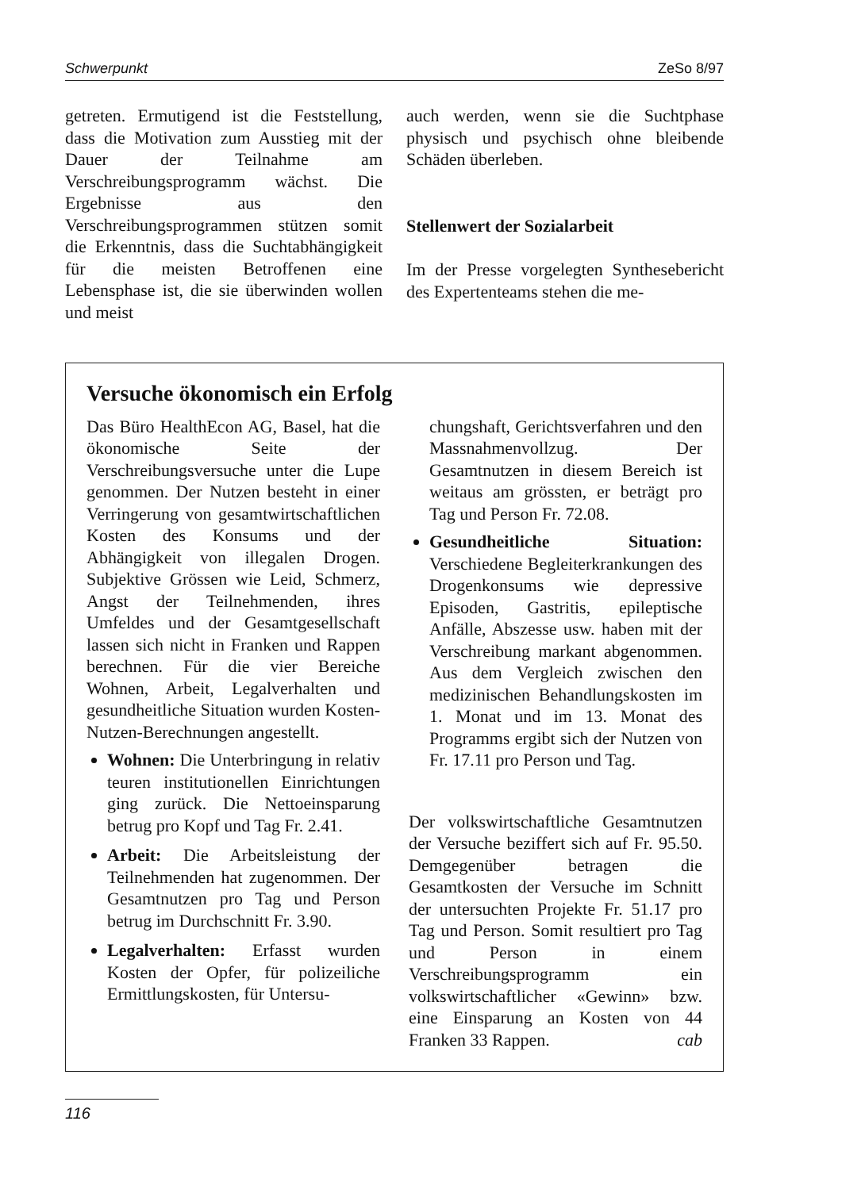Schwerpunkt ZeSo 8/97
getreten. Ermutigend ist die Feststellung, dass die Motivation zum Ausstieg mit der Dauer der Teilnahme am Verschreibungsprogramm wächst. Die Ergebnisse aus den Verschreibungsprogrammen stützen somit die Erkenntnis, dass die Suchtabhängigkeit für die meisten Betroffenen eine Lebensphase ist, die sie überwinden wollen und meist
auch werden, wenn sie die Suchtphase physisch und psychisch ohne bleibende Schäden überleben.
Stellenwert der Sozialarbeit
Im der Presse vorgelegten Synthesebericht des Expertenteams stehen die me-
Versuche ökonomisch ein Erfolg
Das Büro HealthEcon AG, Basel, hat die ökonomische Seite der Verschreibungsversuche unter die Lupe genommen. Der Nutzen besteht in einer Verringerung von gesamtwirtschaftlichen Kosten des Konsums und der Abhängigkeit von illegalen Drogen. Subjektive Grössen wie Leid, Schmerz, Angst der Teilnehmenden, ihres Umfeldes und der Gesamtgesellschaft lassen sich nicht in Franken und Rappen berechnen. Für die vier Bereiche Wohnen, Arbeit, Legalverhalten und gesundheitliche Situation wurden Kosten-Nutzen-Berechnungen angestellt.
Wohnen: Die Unterbringung in relativ teuren institutionellen Einrichtungen ging zurück. Die Nettoeinsparung betrug pro Kopf und Tag Fr. 2.41.
Arbeit: Die Arbeitsleistung der Teilnehmenden hat zugenommen. Der Gesamtnutzen pro Tag und Person betrug im Durchschnitt Fr. 3.90.
Legalverhalten: Erfasst wurden Kosten der Opfer, für polizeiliche Ermittlungskosten, für Untersu-
chungshaft, Gerichtsverfahren und den Massnahmenvollzug. Der Gesamtnutzen in diesem Bereich ist weitaus am grössten, er beträgt pro Tag und Person Fr. 72.08.
Gesundheitliche Situation: Verschiedene Begleiterkrankungen des Drogenkonsums wie depressive Episoden, Gastritis, epileptische Anfälle, Abszesse usw. haben mit der Verschreibung markant abgenommen. Aus dem Vergleich zwischen den medizinischen Behandlungskosten im 1. Monat und im 13. Monat des Programms ergibt sich der Nutzen von Fr. 17.11 pro Person und Tag.
Der volkswirtschaftliche Gesamtnutzen der Versuche beziffert sich auf Fr. 95.50. Demgegenüber betragen die Gesamtkosten der Versuche im Schnitt der untersuchten Projekte Fr. 51.17 pro Tag und Person. Somit resultiert pro Tag und Person in einem Verschreibungsprogramm ein volkswirtschaftlicher «Gewinn» bzw. eine Einsparung an Kosten von 44 Franken 33 Rappen. cab
116